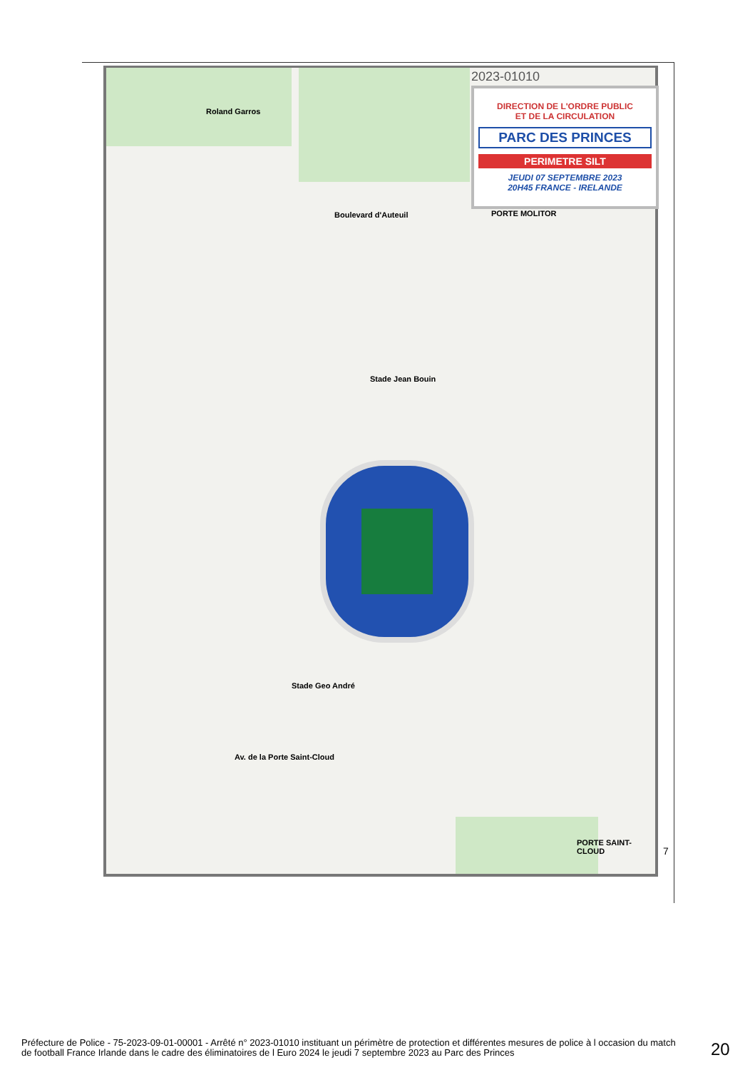2023-01010
DIRECTION DE L'ORDRE PUBLIC
ET DE LA CIRCULATION
PARC DES PRINCES
PERIMETRE SILT
JEUDI 07 SEPTEMBRE 2023
20H45 FRANCE - IRELANDE
Roland Garros
Boulevard d'Auteuil
Stade Jean Bouin
PORTE MOLITOR
Stade Geo André
Av. de la Porte Saint-Cloud
PORTE SAINT-CLOUD
7
Préfecture de Police - 75-2023-09-01-00001 - Arrêté n° 2023-01010 instituant un périmètre de protection et différentes mesures de police à l occasion du match de football France Irlande dans le cadre des éliminatoires de l Euro 2024 le jeudi 7 septembre 2023 au Parc des Princes
20